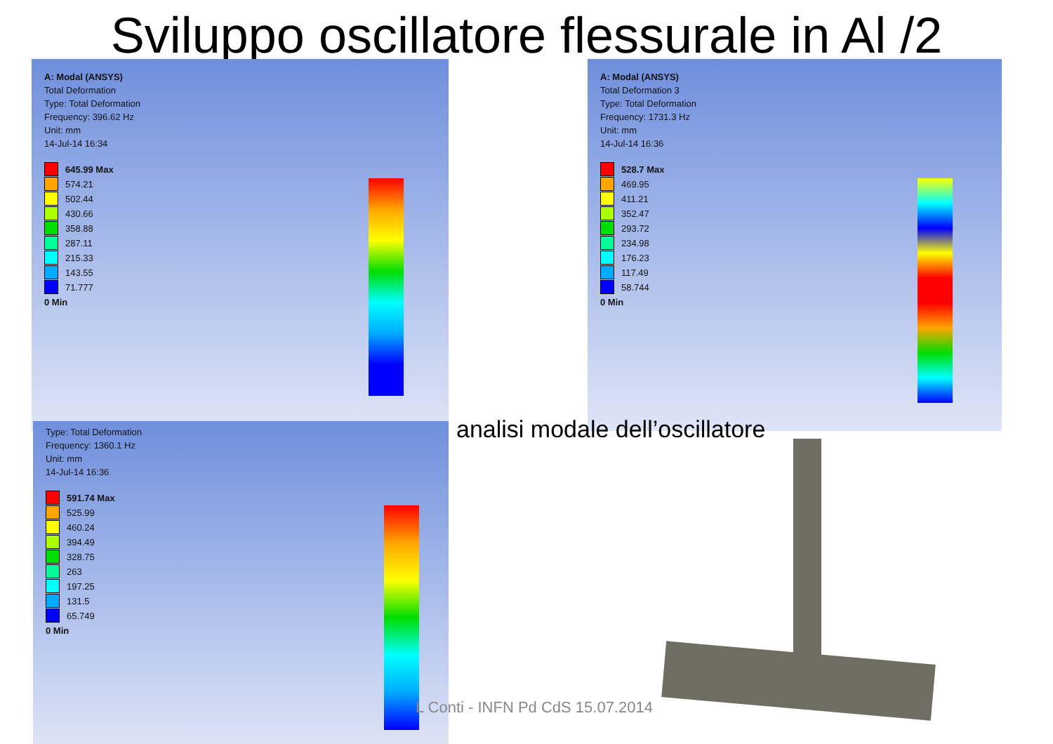Sviluppo oscillatore flessurale in Al /2
A: Modal (ANSYS)
Total Deformation
Type: Total Deformation
Frequency: 396.62 Hz
Unit: mm
14-Jul-14 16:34
645.99 Max
574.21
502.44
430.66
358.88
287.11
215.33
143.55
71.777
0 Min
A: Modal (ANSYS)
Total Deformation 3
Type: Total Deformation
Frequency: 1731.3 Hz
Unit: mm
14-Jul-14 16:36
528.7 Max
469.95
411.21
352.47
293.72
234.98
176.23
117.49
58.744
0 Min
Type: Total Deformation
Frequency: 1360.1 Hz
Unit: mm
14-Jul-14 16:36
591.74 Max
525.99
460.24
394.49
328.75
263
197.25
131.5
65.749
0 Min
analisi modale dell’oscillatore
L Conti - INFN Pd CdS 15.07.2014